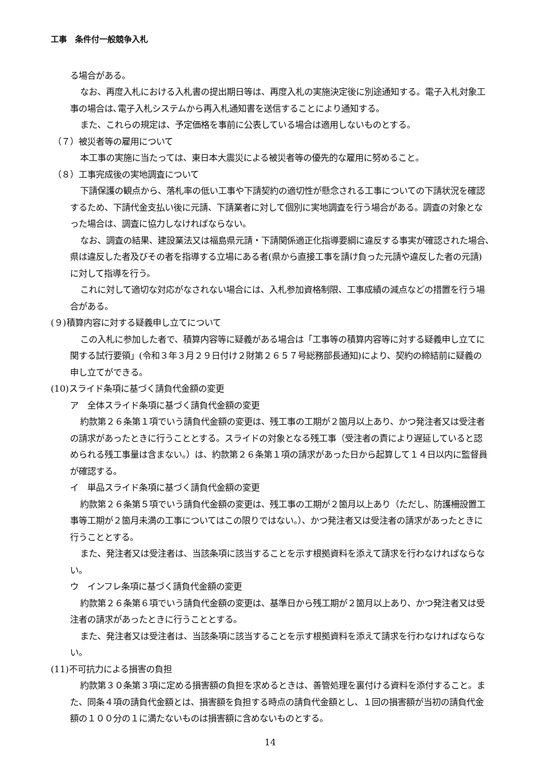工事　条件付一般競争入札
る場合がある。
なお、再度入札における入札書の提出期日等は、再度入札の実施決定後に別途通知する。電子入札対象工事の場合は､電子入札システムから再入札通知書を送信することにより通知する。
また、これらの規定は、予定価格を事前に公表している場合は適用しないものとする。
（７）被災者等の雇用について
本工事の実施に当たっては、東日本大震災による被災者等の優先的な雇用に努めること。
（８）工事完成後の実地調査について
下請保護の観点から、落札率の低い工事や下請契約の適切性が懸念される工事についての下請状況を確認するため、下請代金支払い後に元請、下請業者に対して個別に実地調査を行う場合がある。調査の対象となった場合は、調査に協力しなければならない。
なお、調査の結果、建設業法又は福島県元請・下請関係適正化指導要綱に違反する事実が確認された場合､県は違反した者及びその者を指導する立場にある者(県から直接工事を請け負った元請や違反した者の元請)に対して指導を行う。
これに対して適切な対応がなされない場合には、入札参加資格制限、工事成績の減点などの措置を行う場合がある。
(９)積算内容に対する疑義申し立てについて
この入札に参加した者で、積算内容等に疑義がある場合は「工事等の積算内容等に対する疑義申し立てに関する試行要領」(令和３年３月２９日付け２財第２６５７号総務部長通知)により、契約の締結前に疑義の申し立てができる。
(10)スライド条項に基づく請負代金額の変更
ア　全体スライド条項に基づく請負代金額の変更
約款第２６条第１項でいう請負代金額の変更は、残工事の工期が２箇月以上あり、かつ発注者又は受注者の請求があったときに行うこととする。スライドの対象となる残工事（受注者の責により遅延していると認められる残工事量は含まない。）は、約款第２６条第１項の請求があった日から起算して１４日以内に監督員が確認する。
イ　単品スライド条項に基づく請負代金額の変更
約款第２６条第５項でいう請負代金額の変更は、残工事の工期が２箇月以上あり（ただし、防護柵設置工事等工期が２箇月未満の工事についてはこの限りではない。）、かつ発注者又は受注者の請求があったときに行うこととする。
また、発注者又は受注者は、当該条項に該当することを示す根拠資料を添えて請求を行わなければならない。
ウ　インフレ条項に基づく請負代金額の変更
約款第２６条第６項でいう請負代金額の変更は、基準日から残工期が２箇月以上あり、かつ発注者又は受注者の請求があったときに行うこととする。
また、発注者又は受注者は、当該条項に該当することを示す根拠資料を添えて請求を行わなければならない。
(11)不可抗力による損害の負担
約款第３０条第３項に定める損害額の負担を求めるときは、善管処理を裏付ける資料を添付すること。また、同条４項の請負代金額とは、損害額を負担する時点の請負代金額とし、１回の損害額が当初の請負代金額の１００分の１に満たないものは損害額に含めないものとする。
14